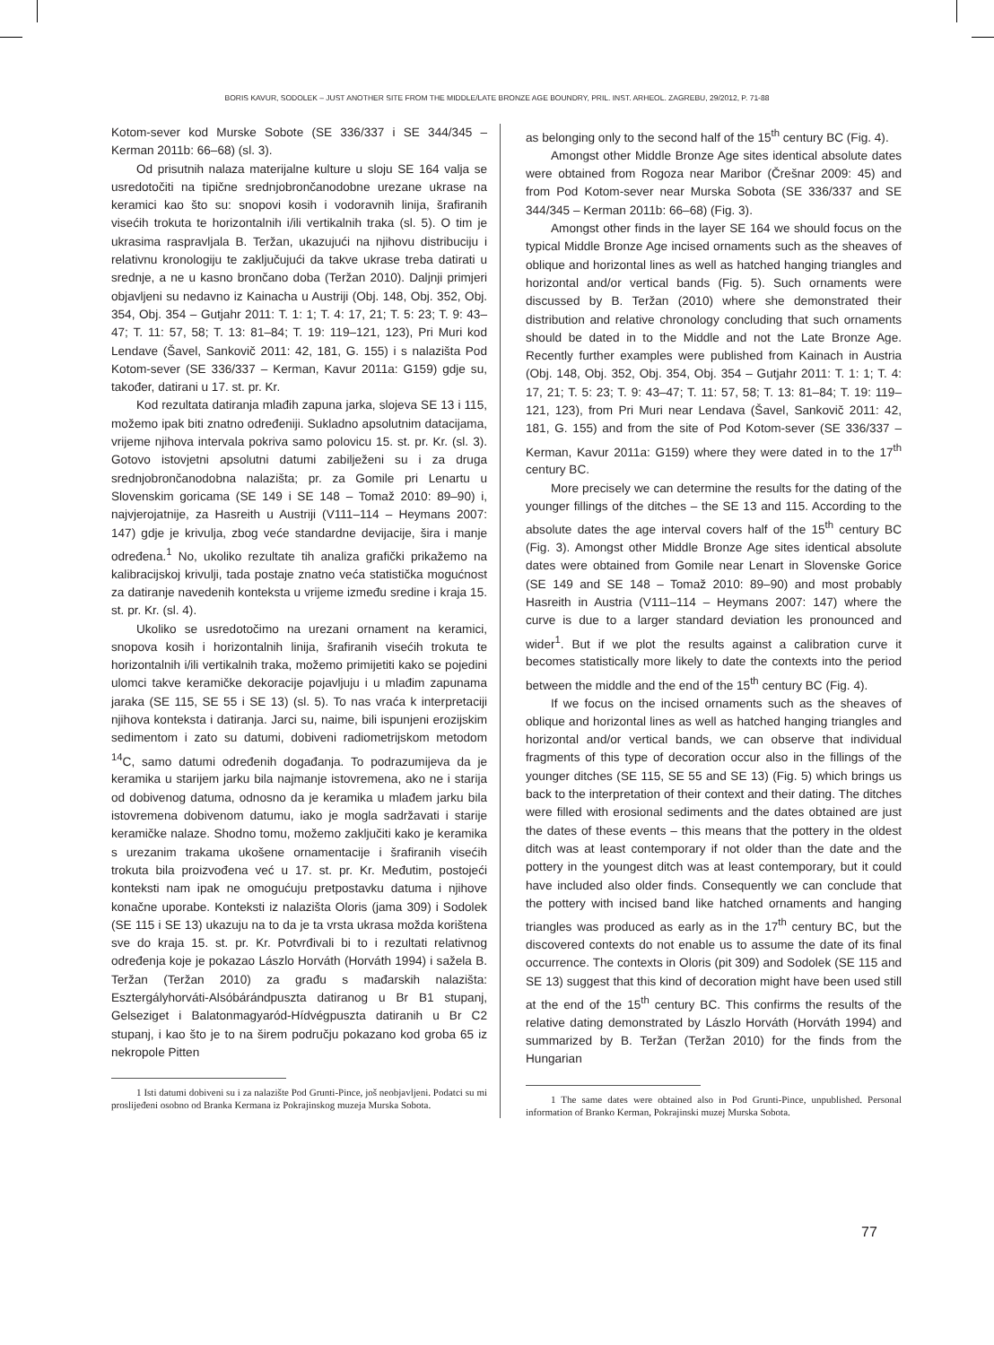BORIS KAVUR, SODOLEK – JUST ANOTHER SITE FROM THE MIDDLE/LATE BRONZE AGE BOUNDRY, PRIL. INST. ARHEOL. ZAGREBU, 29/2012, P. 71-88
Kotom-sever kod Murske Sobote (SE 336/337 i SE 344/345 – Kerman 2011b: 66–68) (sl. 3).
Od prisutnih nalaza materijalne kulture u sloju SE 164 valja se usredotočiti na tipične srednjobrončanodobne urezane ukrase na keramici kao što su: snopovi kosih i vodoravnih linija, šrafiranih visećih trokuta te horizontalnih i/ili vertikalnih traka (sl. 5). O tim je ukrasima raspravljala B. Teržan, ukazujući na njihovu distribuciju i relativnu kronologiju te zaključujući da takve ukrase treba datirati u srednje, a ne u kasno brončano doba (Teržan 2010). Daljnji primjeri objavljeni su nedavno iz Kainacha u Austriji (Obj. 148, Obj. 352, Obj. 354, Obj. 354 – Gutjahr 2011: T. 1: 1; T. 4: 17, 21; T. 5: 23; T. 9: 43–47; T. 11: 57, 58; T. 13: 81–84; T. 19: 119–121, 123), Pri Muri kod Lendave (Šavel, Sankovič 2011: 42, 181, G. 155) i s nalazišta Pod Kotom-sever (SE 336/337 – Kerman, Kavur 2011a: G159) gdje su, također, datirani u 17. st. pr. Kr.
Kod rezultata datiranja mlađih zapuna jarka, slojeva SE 13 i 115, možemo ipak biti znatno određeniji. Sukladno apsolutnim datacijama, vrijeme njihova intervala pokriva samo polovicu 15. st. pr. Kr. (sl. 3). Gotovo istovjetni apsolutni datumi zabilježeni su i za druga srednjobrončanodobna nalazišta; pr. za Gomile pri Lenartu u Slovenskim goricama (SE 149 i SE 148 – Tomaž 2010: 89–90) i, najvjerojatnije, za Hasreith u Austriji (V111–114 – Heymans 2007: 147) gdje je krivulja, zbog veće standardne devijacije, šira i manje određena.<sup>1</sup> No, ukoliko rezultate tih analiza grafički prikažemo na kalibracijskoj krivulji, tada postaje znatno veća statistička mogućnost za datiranje navedenih konteksta u vrijeme između sredine i kraja 15. st. pr. Kr. (sl. 4).
Ukoliko se usredotočimo na urezani ornament na keramici, snopova kosih i horizontalnih linija, šrafiranih visećih trokuta te horizontalnih i/ili vertikalnih traka, možemo primijetiti kako se pojedini ulomci takve keramičke dekoracije pojavljuju i u mlađim zapunama jaraka (SE 115, SE 55 i SE 13) (sl. 5). To nas vraća k interpretaciji njihova konteksta i datiranja. Jarci su, naime, bili ispunjeni erozijskim sedimentom i zato su datumi, dobiveni radiometrijskom metodom <sup>14</sup>C, samo datumi određenih događanja. To podrazumijeva da je keramika u starijem jarku bila najmanje istovremena, ako ne i starija od dobivenog datuma, odnosno da je keramika u mlađem jarku bila istovremena dobivenom datumu, iako je mogla sadržavati i starije keramičke nalaze. Shodno tomu, možemo zaključiti kako je keramika s urezanim trakama ukošene ornamentacije i šrafiranih visećih trokuta bila proizvođena već u 17. st. pr. Kr. Međutim, postojeći konteksti nam ipak ne omogućuju pretpostavku datuma i njihove konačne uporabe. Konteksti iz nalazišta Oloris (jama 309) i Sodolek (SE 115 i SE 13) ukazuju na to da je ta vrsta ukrasa možda korištena sve do kraja 15. st. pr. Kr. Potvrđivali bi to i rezultati relativnog određenja koje je pokazao Lászlo Horváth (Horváth 1994) i sažela B. Teržan (Teržan 2010) za građu s mađarskih nalazišta: Esztergályhorváti-Alsóbárándpuszta datiranog u Br B1 stupanj, Gelseziget i Balatonmagyaród-Hídvégpuszta datiranih u Br C2 stupanj, i kao što je to na širem području pokazano kod groba 65 iz nekropole Pitten
1 Isti datumi dobiveni su i za nalazište Pod Grunti-Pince, još neobjavljeni. Podatci su mi proslijeđeni osobno od Branka Kermana iz Pokrajinskog muzeja Murska Sobota.
as belonging only to the second half of the 15<sup>th</sup> century BC (Fig. 4).
Amongst other Middle Bronze Age sites identical absolute dates were obtained from Rogoza near Maribor (Črešnar 2009: 45) and from Pod Kotom-sever near Murska Sobota (SE 336/337 and SE 344/345 – Kerman 2011b: 66–68) (Fig. 3).
Amongst other finds in the layer SE 164 we should focus on the typical Middle Bronze Age incised ornaments such as the sheaves of oblique and horizontal lines as well as hatched hanging triangles and horizontal and/or vertical bands (Fig. 5). Such ornaments were discussed by B. Teržan (2010) where she demonstrated their distribution and relative chronology concluding that such ornaments should be dated in to the Middle and not the Late Bronze Age. Recently further examples were published from Kainach in Austria (Obj. 148, Obj. 352, Obj. 354, Obj. 354 – Gutjahr 2011: T. 1: 1; T. 4: 17, 21; T. 5: 23; T. 9: 43–47; T. 11: 57, 58; T. 13: 81–84; T. 19: 119–121, 123), from Pri Muri near Lendava (Šavel, Sankovič 2011: 42, 181, G. 155) and from the site of Pod Kotom-sever (SE 336/337 – Kerman, Kavur 2011a: G159) where they were dated in to the 17<sup>th</sup> century BC.
More precisely we can determine the results for the dating of the younger fillings of the ditches – the SE 13 and 115. According to the absolute dates the age interval covers half of the 15<sup>th</sup> century BC (Fig. 3). Amongst other Middle Bronze Age sites identical absolute dates were obtained from Gomile near Lenart in Slovenske Gorice (SE 149 and SE 148 – Tomaž 2010: 89–90) and most probably Hasreith in Austria (V111–114 – Heymans 2007: 147) where the curve is due to a larger standard deviation les pronounced and wider<sup>1</sup>. But if we plot the results against a calibration curve it becomes statistically more likely to date the contexts into the period between the middle and the end of the 15<sup>th</sup> century BC (Fig. 4).
If we focus on the incised ornaments such as the sheaves of oblique and horizontal lines as well as hatched hanging triangles and horizontal and/or vertical bands, we can observe that individual fragments of this type of decoration occur also in the fillings of the younger ditches (SE 115, SE 55 and SE 13) (Fig. 5) which brings us back to the interpretation of their context and their dating. The ditches were filled with erosional sediments and the dates obtained are just the dates of these events – this means that the pottery in the oldest ditch was at least contemporary if not older than the date and the pottery in the youngest ditch was at least contemporary, but it could have included also older finds. Consequently we can conclude that the pottery with incised band like hatched ornaments and hanging triangles was produced as early as in the 17<sup>th</sup> century BC, but the discovered contexts do not enable us to assume the date of its final occurrence. The contexts in Oloris (pit 309) and Sodolek (SE 115 and SE 13) suggest that this kind of decoration might have been used still at the end of the 15<sup>th</sup> century BC. This confirms the results of the relative dating demonstrated by Lászlo Horváth (Horváth 1994) and summarized by B. Teržan (Teržan 2010) for the finds from the Hungarian
1 The same dates were obtained also in Pod Grunti-Pince, unpublished. Personal information of Branko Kerman, Pokrajinski muzej Murska Sobota.
77